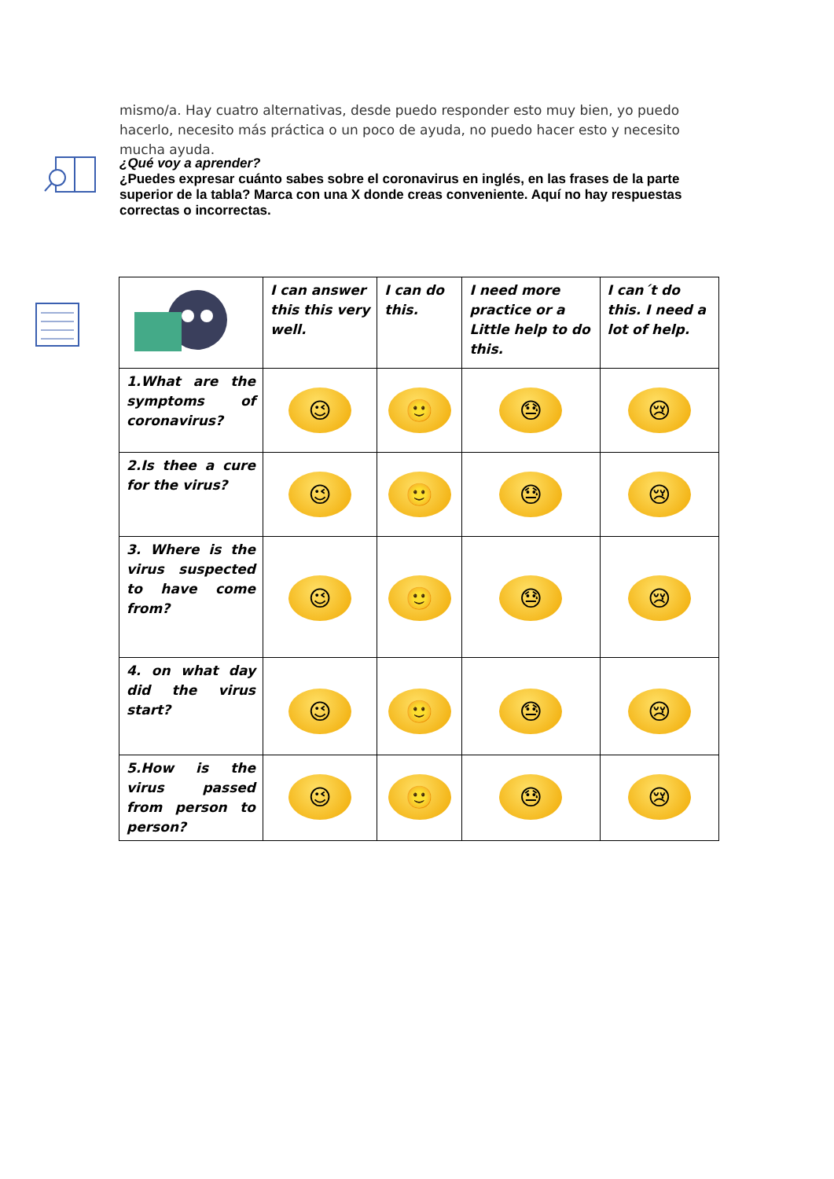mismo/a. Hay cuatro alternativas, desde puedo responder esto muy bien, yo puedo hacerlo, necesito más práctica o un poco de ayuda, no puedo hacer esto y necesito mucha ayuda.
¿Qué voy a aprender?
¿Puedes expresar cuánto sabes sobre el coronavirus en inglés, en las frases de la parte superior de la tabla? Marca con una X donde creas conveniente. Aquí no hay respuestas correctas o incorrectas.
| | I can answer this this very well. | I can do this. | I need more practice or a Little help to do this. | I can´t do this. I need a lot of help. |
| --- | --- | --- | --- | --- |
| 1.What are the symptoms of coronavirus? | 😉 | 🙂 | 😓 | 😢 |
| 2.Is thee a cure for the virus? | 😉 | 🙂 | 😓 | 😢 |
| 3. Where is the virus suspected to have come from? | 😉 | 🙂 | 😓 | 😢 |
| 4. on what day did the virus start? | 😉 | 🙂 | 😓 | 😢 |
| 5.How is the virus passed from person to person? | 😉 | 🙂 | 😓 | 😢 |